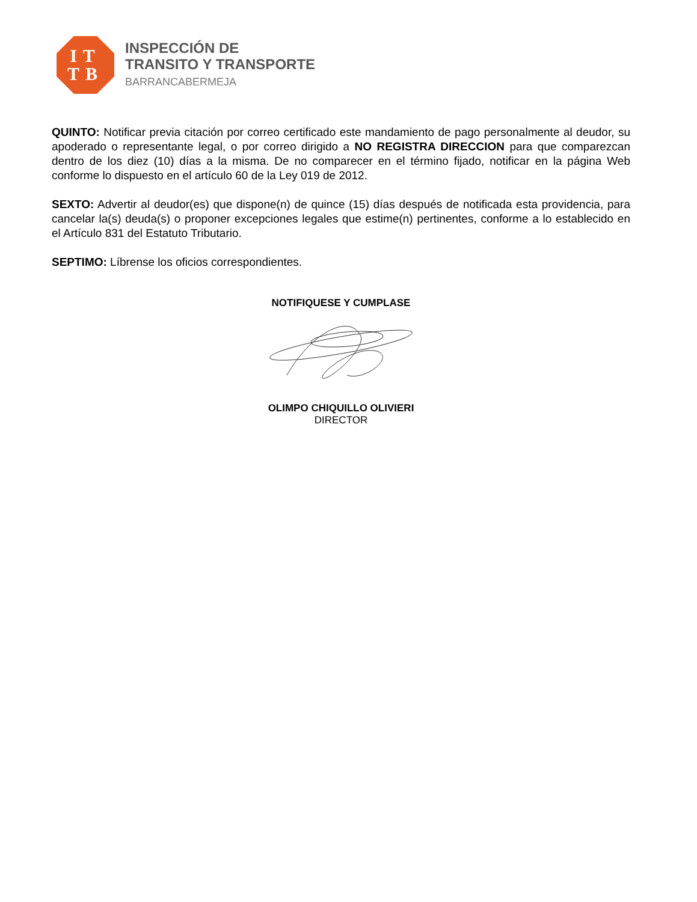IT
TB
INSPECCIÓN DE
TRANSITO Y TRANSPORTE
BARRANCABERMEJA
QUINTO: Notificar previa citación por correo certificado este mandamiento de pago personalmente al deudor, su apoderado o representante legal, o por correo dirigido a NO REGISTRA DIRECCION para que comparezcan dentro de los diez (10) días a la misma. De no comparecer en el término fijado, notificar en la página Web conforme lo dispuesto en el artículo 60 de la Ley 019 de 2012.
SEXTO: Advertir al deudor(es) que dispone(n) de quince (15) días después de notificada esta providencia, para cancelar la(s) deuda(s) o proponer excepciones legales que estime(n) pertinentes, conforme a lo establecido en el Artículo 831 del Estatuto Tributario.
SEPTIMO: Líbrense los oficios correspondientes.
NOTIFIQUESE Y CUMPLASE
OLIMPO CHIQUILLO OLIVIERI
DIRECTOR